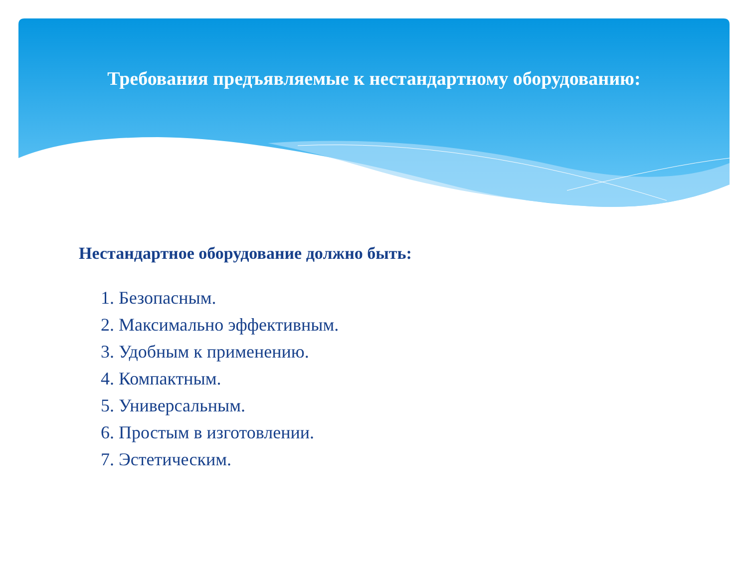Требования предъявляемые к нестандартному оборудованию:
Нестандартное оборудование должно быть:
1. Безопасным.
2. Максимально эффективным.
3. Удобным к применению.
4. Компактным.
5. Универсальным.
6. Простым в изготовлении.
7. Эстетическим.